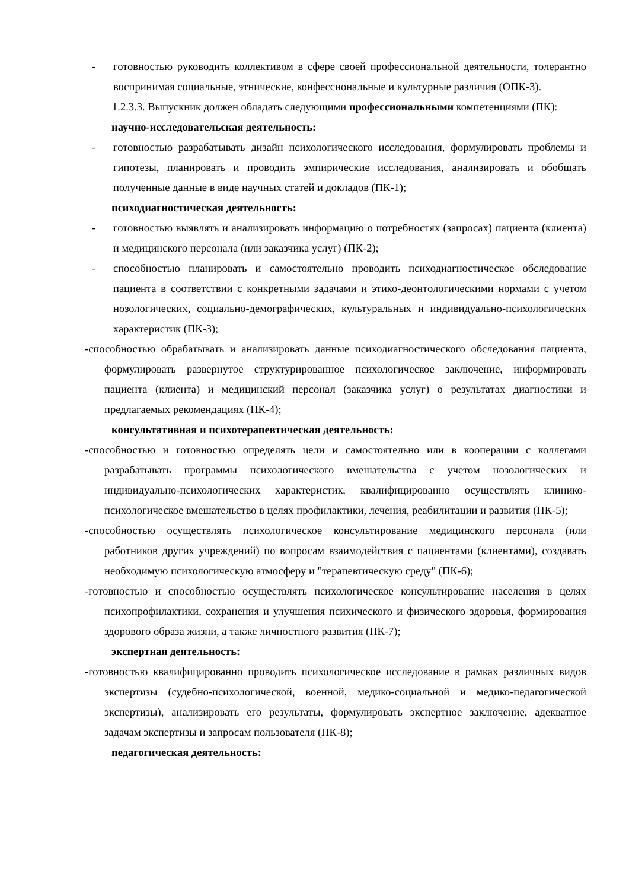- готовностью руководить коллективом в сфере своей профессиональной деятельности, толерантно воспринимая социальные, этнические, конфессиональные и культурные различия (ОПК-3).
1.2.3.3. Выпускник должен обладать следующими профессиональными компетенциями (ПК):
научно-исследовательская деятельность:
- готовностью разрабатывать дизайн психологического исследования, формулировать проблемы и гипотезы, планировать и проводить эмпирические исследования, анализировать и обобщать полученные данные в виде научных статей и докладов (ПК-1);
психодиагностическая деятельность:
- готовностью выявлять и анализировать информацию о потребностях (запросах) пациента (клиента) и медицинского персонала (или заказчика услуг) (ПК-2);
- способностью планировать и самостоятельно проводить психодиагностическое обследование пациента в соответствии с конкретными задачами и этико-деонтологическими нормами с учетом нозологических, социально-демографических, культуральных и индивидуально-психологических характеристик (ПК-3);
-способностью обрабатывать и анализировать данные психодиагностического обследования пациента, формулировать развернутое структурированное психологическое заключение, информировать пациента (клиента) и медицинский персонал (заказчика услуг) о результатах диагностики и предлагаемых рекомендациях (ПК-4);
консультативная и психотерапевтическая деятельность:
-способностью и готовностью определять цели и самостоятельно или в кооперации с коллегами разрабатывать программы психологического вмешательства с учетом нозологических и индивидуально-психологических характеристик, квалифицированно осуществлять клинико-психологическое вмешательство в целях профилактики, лечения, реабилитации и развития (ПК-5);
-способностью осуществлять психологическое консультирование медицинского персонала (или работников других учреждений) по вопросам взаимодействия с пациентами (клиентами), создавать необходимую психологическую атмосферу и "терапевтическую среду" (ПК-6);
-готовностью и способностью осуществлять психологическое консультирование населения в целях психопрофилактики, сохранения и улучшения психического и физического здоровья, формирования здорового образа жизни, а также личностного развития (ПК-7);
экспертная деятельность:
-готовностью квалифицированно проводить психологическое исследование в рамках различных видов экспертизы (судебно-психологической, военной, медико-социальной и медико-педагогической экспертизы), анализировать его результаты, формулировать экспертное заключение, адекватное задачам экспертизы и запросам пользователя (ПК-8);
педагогическая деятельность: